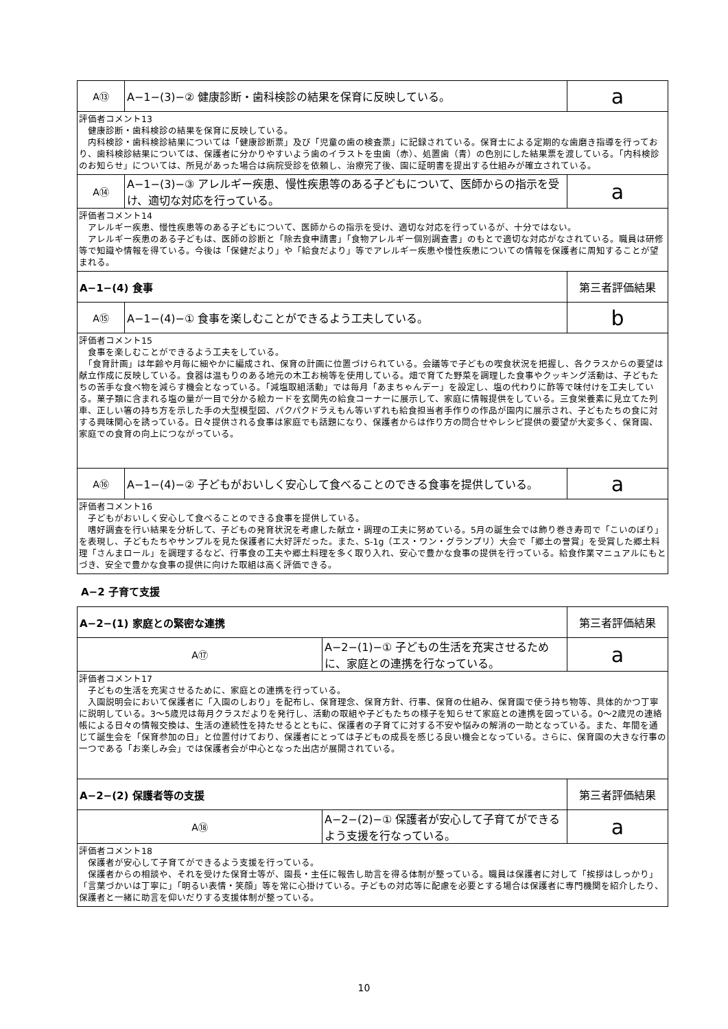| A⑬ | A−1−(3)−② 健康診断・歯科検診の結果を保育に反映している。 | a |
| 評価者コメント13 健康診断・歯科検診の結果を保育に反映している。 内科検診・歯科検診結果については「健康診断票」及び「児童の歯の検査票」に記録されている。保育士による定期的な歯磨き指導を行っており、歯科検診結果については、保護者に分かりやすいよう歯のイラストを虫歯（赤）、処置歯（青）の色別にした結果票を渡している。「内科検診のお知らせ」については、所見があった場合は病院受診を依頼し、治療完了後、園に証明書を提出する仕組みが確立されている。 | | |
| A⑭ | A−1−(3)−③ アレルギー疾患、慢性疾患等のある子どもについて、医師からの指示を受け、適切な対応を行っている。 | a |
| 評価者コメント14 アレルギー疾患、慢性疾患等のある子どもについて、医師からの指示を受け、適切な対応を行っているが、十分ではない。 アレルギー疾患のある子どもは、医師の診断と「除去食申請書」「食物アレルギー個別調査書」のもとで適切な対応がなされている。職員は研修等で知識や情報を得ている。今後は「保健だより」や「給食だより」等でアレルギー疾患や慢性疾患についての情報を保護者に周知することが望まれる。 | | |
| A−1−(4) 食事 | | 第三者評価結果 |
| A⑮ | A−1−(4)−① 食事を楽しむことができるよう工夫している。 | b |
| 評価者コメント15 食事を楽しむことができるよう工夫をしている。 「食育計画」は年齢や月毎に細やかに編成され、保育の計画に位置づけられている。会議等で子どもの喫食状況を把握し、各クラスからの要望は献立作成に反映している。食器は温もりのある地元の木工お椀等を使用している。畑で育てた野菜を調理した食事やクッキング活動は、子どもたちの苦手な食べ物を減らす機会となっている。「減塩取組活動」では毎月「あまちゃんデー」を設定し、塩の代わりに酢等で味付けを工夫している。菓子類に含まれる塩の量が一目で分かる絵カードを玄関先の給食コーナーに展示して、家庭に情報提供をしている。三食栄養素に見立てた列車、正しい箸の持ち方を示した手の大型模型図、パクパクドラえもん等いずれも給食担当者手作りの作品が園内に展示され、子どもたちの食に対する興味関心を誘っている。日々提供される食事は家庭でも話題になり、保護者からは作り方の問合せやレシピ提供の要望が大変多く、保育園、家庭での食育の向上につながっている。 | | |
| A⑯ | A−1−(4)−② 子どもがおいしく安心して食べることのできる食事を提供している。 | a |
| 評価者コメント16 子どもがおいしく安心して食べることのできる食事を提供している。 嗜好調査を行い結果を分析して、子どもの発育状況を考慮した献立・調理の工夫に努めている。5月の誕生会では飾り巻き寿司で「こいのぼり」を表現し、子どもたちやサンプルを見た保護者に大好評だった。また、S-1g（エス・ワン・グランプリ）大会で「郷土の誉賞」を受賞した郷土料理「さんまロール」を調理するなど、行事食の工夫や郷土料理を多く取り入れ、安心で豊かな食事の提供を行っている。給食作業マニュアルにもとづき、安全で豊かな食事の提供に向けた取組は高く評価できる。 | | |
A−2 子育て支援
| A−2−(1) 家庭との緊密な連携 | | 第三者評価結果 |
| A⑰ | A−2−(1)−① 子どもの生活を充実させるために、家庭との連携を行なっている。 | a |
| 評価者コメント17 子どもの生活を充実させるために、家庭との連携を行っている。 入園説明会において保護者に「入園のしおり」を配布し、保育理念、保育方針、行事、保育の仕組み、保育園で使う持ち物等、具体的かつ丁寧に説明している。3〜5歳児は毎月クラスだよりを発行し、活動の取組や子どもたちの様子を知らせて家庭との連携を図っている。0〜2歳児の連絡帳による日々の情報交換は、生活の連続性を持たせるとともに、保護者の子育てに対する不安や悩みの解消の一助となっている。また、年間を通じて誕生会を「保育参加の日」と位置付けており、保護者にとっては子どもの成長を感じる良い機会となっている。さらに、保育園の大きな行事の一つである「お楽しみ会」では保護者会が中心となった出店が展開されている。 | | |
| A−2−(2) 保護者等の支援 | | 第三者評価結果 |
| A⑱ | A−2−(2)−① 保護者が安心して子育てができるよう支援を行なっている。 | a |
| 評価者コメント18 保護者が安心して子育てができるよう支援を行っている。 保護者からの相談や、それを受けた保育士等が、園長・主任に報告し助言を得る体制が整っている。職員は保護者に対して「挨拶はしっかり」「言葉づかいは丁寧に」「明るい表情・笑顔」等を常に心掛けている。子どもの対応等に配慮を必要とする場合は保護者に専門機関を紹介したり、保護者と一緒に助言を仰いだりする支援体制が整っている。 | | |
10